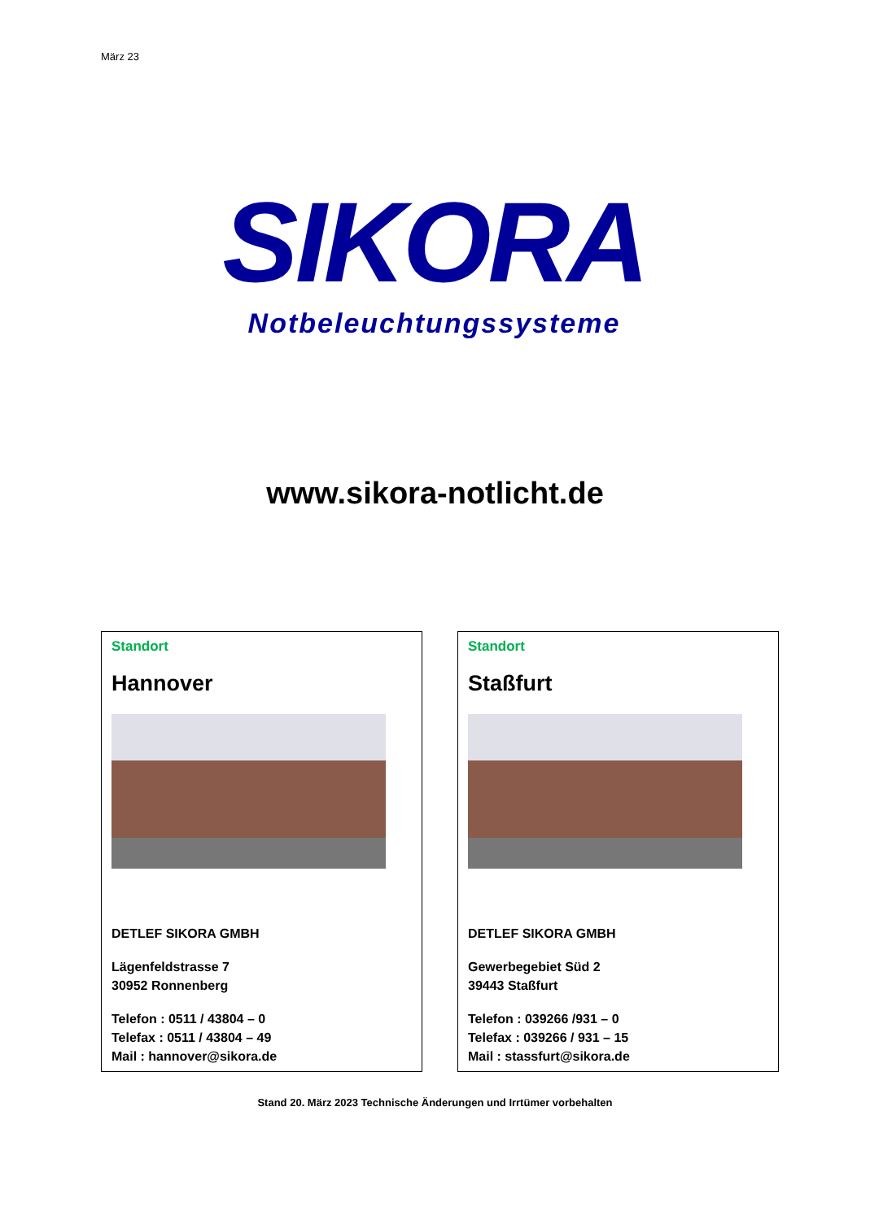März 23
SIKORA
Notbeleuchtungssysteme
www.sikora-notlicht.de
Standort
Hannover
DETLEF SIKORA GMBH
Lägenfeldstrasse 7
30952 Ronnenberg
Telefon : 0511 / 43804 – 0
Telefax : 0511 / 43804 – 49
Mail : hannover@sikora.de
Standort
Staßfurt
DETLEF SIKORA GMBH
Gewerbegebiet Süd 2
39443 Staßfurt
Telefon : 039266 /931 – 0
Telefax : 039266 / 931 – 15
Mail : stassfurt@sikora.de
Stand 20. März 2023 Technische Änderungen und Irrtümer vorbehalten